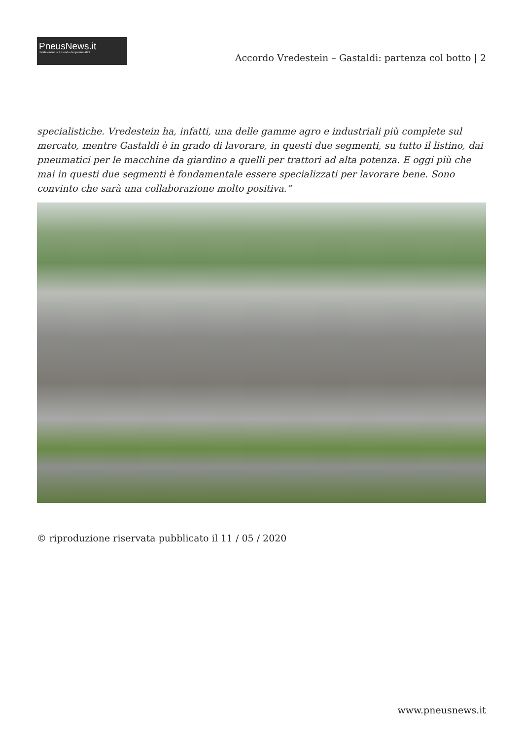PneusNews.it
rivista online sul mondo dei pneumatici
Accordo Vredestein – Gastaldi: partenza col botto | 2
specialistiche. Vredestein ha, infatti, una delle gamme agro e industriali più complete sul mercato, mentre Gastaldi è in grado di lavorare, in questi due segmenti, su tutto il listino, dai pneumatici per le macchine da giardino a quelli per trattori ad alta potenza. E oggi più che mai in questi due segmenti è fondamentale essere specializzati per lavorare bene. Sono convinto che sarà una collaborazione molto positiva.”
© riproduzione riservata pubblicato il 11 / 05 / 2020
www.pneusnews.it